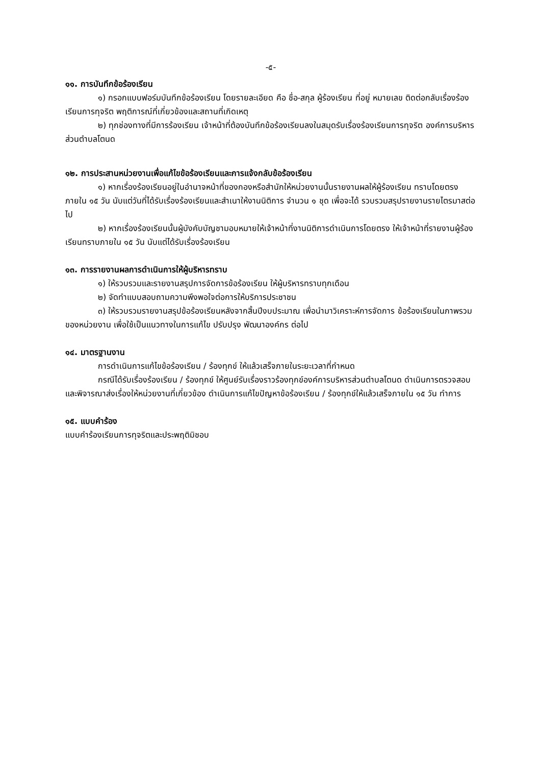-๕-
๑๑. การบันทึกข้อร้องเรียน
๑) กรอกแบบฟอร์มบันทึกข้อร้องเรียน โดยรายละเอียด คือ ชื่อ-สกุล ผู้ร้องเรียน ที่อยู่ หมายเลข ติดต่อกลับเรื่องร้องเรียนการทุจริต พฤติการณ์ที่เกี่ยวข้องและสถานที่เกิดเหตุ
๒) ทุกช่องทางที่มีการร้องเรียน เจ้าหน้าที่ต้องบันทึกข้อร้องเรียนลงในสมุดรับเรื่องร้องเรียนการทุจริต องค์การบริหารส่วนตำบลโตนด
๑๒. การประสานหน่วยงานเพื่อแก้ไขข้อร้องเรียนและการแจ้งกลับข้อร้องเรียน
๑) หากเรื่องร้องเรียนอยู่ในอำนาจหน้าที่ของกองหรือสำนักให้หน่วยงานนั้นรายงานผลให้ผู้ร้องเรียน ทราบโดยตรงภายใน ๑๕ วัน นับแต่วันที่ได้รับเรื่องร้องเรียนและสำเนาให้งานนิติการ จำนวน ๑ ชุด เพื่อจะได้ รวบรวมสรุปรายงานรายไตรมาสต่อไป
๒) หากเรื่องร้องเรียนนั้นผู้บังคับบัญชามอบหมายให้เจ้าหน้าที่งานนิติการดำเนินการโดยตรง ให้เจ้าหน้าที่รายงานผู้ร้องเรียนทราบภายใน ๑๕ วัน นับแต่ได้รับเรื่องร้องเรียน
๑๓. การรายงานผลการดำเนินการให้ผู้บริหารทราบ
๑) ให้รวบรวมและรายงานสรุปการจัดการข้อร้องเรียน ให้ผู้บริหารทราบทุกเดือน
๒) จัดทำแบบสอบถามความพึงพอใจต่อการให้บริการประชาชน
๓) ให้รวบรวมรายงานสรุปข้อร้องเรียนหลังจากสิ้นปีงบประมาณ เพื่อนำมาวิเคราะห์การจัดการ ข้อร้องเรียนในภาพรวมของหน่วยงาน เพื่อใช้เป็นแนวทางในการแก้ไข ปรับปรุง พัฒนาองค์กร ต่อไป
๑๔. มาตรฐานงาน
การดำเนินการแก้ไขข้อร้องเรียน / ร้องทุกข์ ให้แล้วเสร็จภายในระยะเวลาที่กำหนด
กรณีได้รับเรื่องร้องเรียน / ร้องทุกข์ ให้ศูนย์รับเรื่องราวร้องทุกข์องค์การบริหารส่วนตำบลโตนด ดำเนินการตรวจสอบและพิจารณาส่งเรื่องให้หน่วยงานที่เกี่ยวข้อง ดำเนินการแก้ไขปัญหาข้อร้องเรียน / ร้องทุกข์ให้แล้วเสร็จภายใน ๑๕ วัน ทำการ
๑๕. แบบคำร้อง
แบบคำร้องเรียนการทุจริตและประพฤติมิชอบ